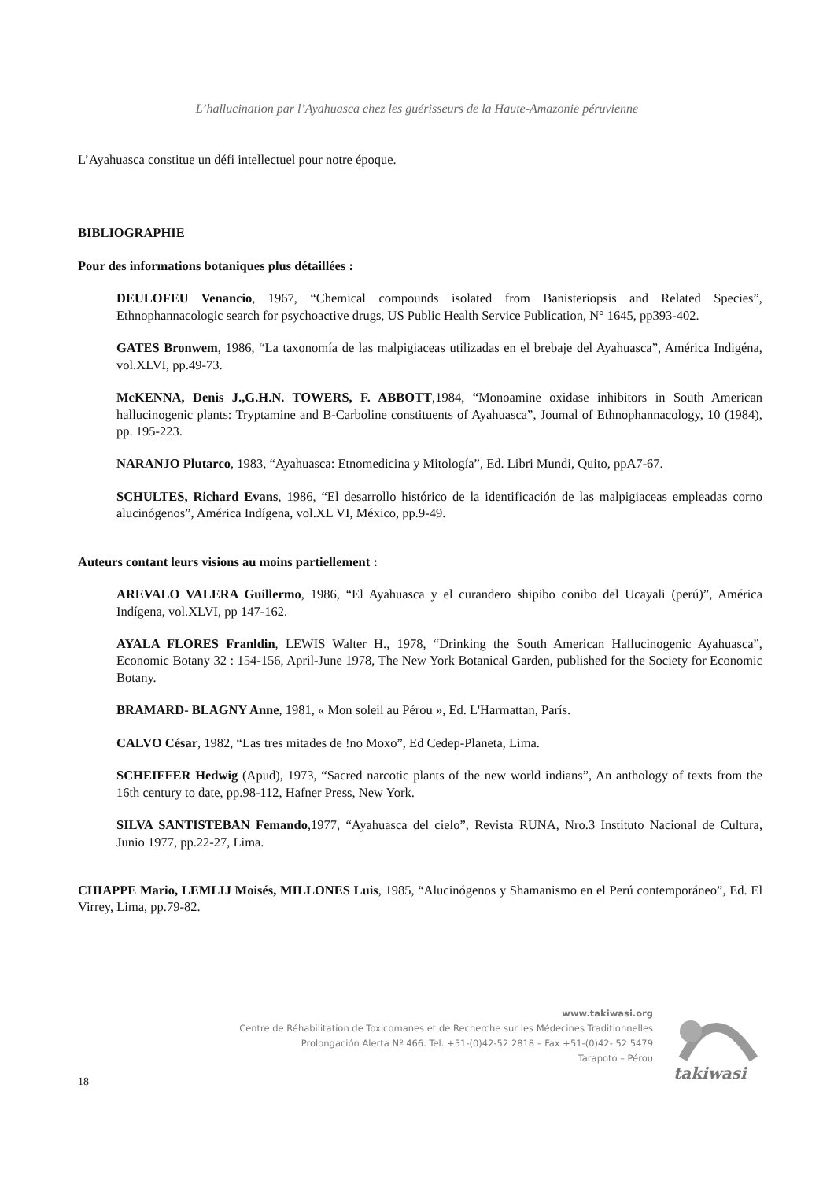L’hallucination par l’Ayahuasca chez les guérisseurs de la Haute-Amazonie péruvienne
L’Ayahuasca constitue un défi intellectuel pour notre époque.
BIBLIOGRAPHIE
Pour des informations botaniques plus détaillées :
DEULOFEU Venancio, 1967, “Chemical compounds isolated from Banisteriopsis and Related Species”, Ethnophannacologic search for psychoactive drugs, US Public Health Service Publication, N° 1645, pp393-402.
GATES Bronwem, 1986, “La taxonomía de las malpigiaceas utilizadas en el brebaje del Ayahuasca”, América Indigéna, vol.XLVI, pp.49-73.
McKENNA, Denis J.,G.H.N. TOWERS, F. ABBOTT,1984, “Monoamine oxidase inhibitors in South American hallucinogenic plants: Tryptamine and B-Carboline constituents of Ayahuasca”, Joumal of Ethnophannacology, 10 (1984), pp. 195-223.
NARANJO Plutarco, 1983, “Ayahuasca: Etnomedicina y Mitología”, Ed. Libri Mundi, Quito, ppA7-67.
SCHULTES, Richard Evans, 1986, “El desarrollo histórico de la identificación de las malpigiaceas empleadas corno alucinógenos”, América Indígena, vol.XL VI, México, pp.9-49.
Auteurs contant leurs visions au moins partiellement :
AREVALO VALERA Guillermo, 1986, “El Ayahuasca y el curandero shipibo conibo del Ucayali (perú)”, América Indígena, vol.XLVI, pp 147-162.
AYALA FLORES Franldin, LEWIS Walter H., 1978, “Drinking the South American Hallucinogenic Ayahuasca”, Economic Botany 32 : 154-156, April-June 1978, The New York Botanical Garden, published for the Society for Economic Botany.
BRAMARD- BLAGNY Anne, 1981, « Mon soleil au Pérou », Ed. L'Harmattan, París.
CALVO César, 1982, “Las tres mitades de !no Moxo”, Ed Cedep-Planeta, Lima.
SCHEIFFER Hedwig (Apud), 1973, “Sacred narcotic plants of the new world indians”, An anthology of texts from the 16th century to date, pp.98-112, Hafner Press, New York.
SILVA SANTISTEBAN Femando,1977, “Ayahuasca del cielo”, Revista RUNA, Nro.3 Instituto Nacional de Cultura, Junio 1977, pp.22-27, Lima.
CHIAPPE Mario, LEMLIJ Moisés, MILLONES Luis, 1985, “Alucinógenos y Shamanismo en el Perú contemporáneo”, Ed. El Virrey, Lima, pp.79-82.
www.takiwasi.org
Centre de Réhabilitation de Toxicomanes et de Recherche sur les Médecines Traditionnelles
Prolongación Alerta Nº 466. Tel. +51-(0)42-52 2818 – Fax +51-(0)42- 52 5479
Tarapoto – Pérou
takiwasi
18